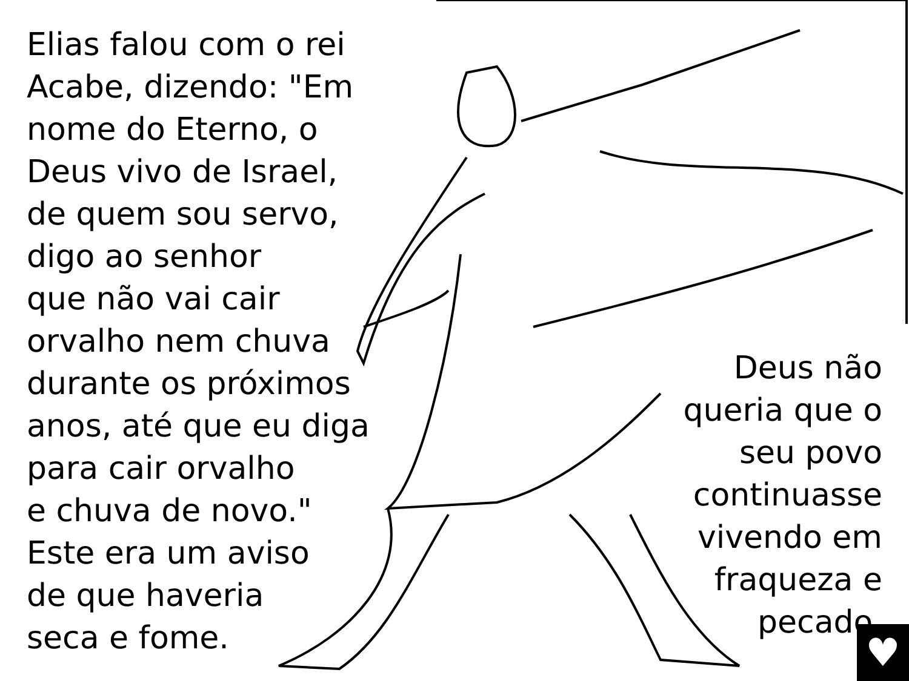Elias falou com o rei
Acabe, dizendo: "Em
nome do Eterno, o
Deus vivo de Israel,
de quem sou servo,
digo ao senhor
que não vai cair
orvalho nem chuva
durante os próximos
anos, até que eu diga
para cair orvalho
e chuva de novo."
Este era um aviso
de que haveria
seca e fome.
Deus não
queria que o
seu povo
continuasse
vivendo em
fraqueza e
pecado.
♥